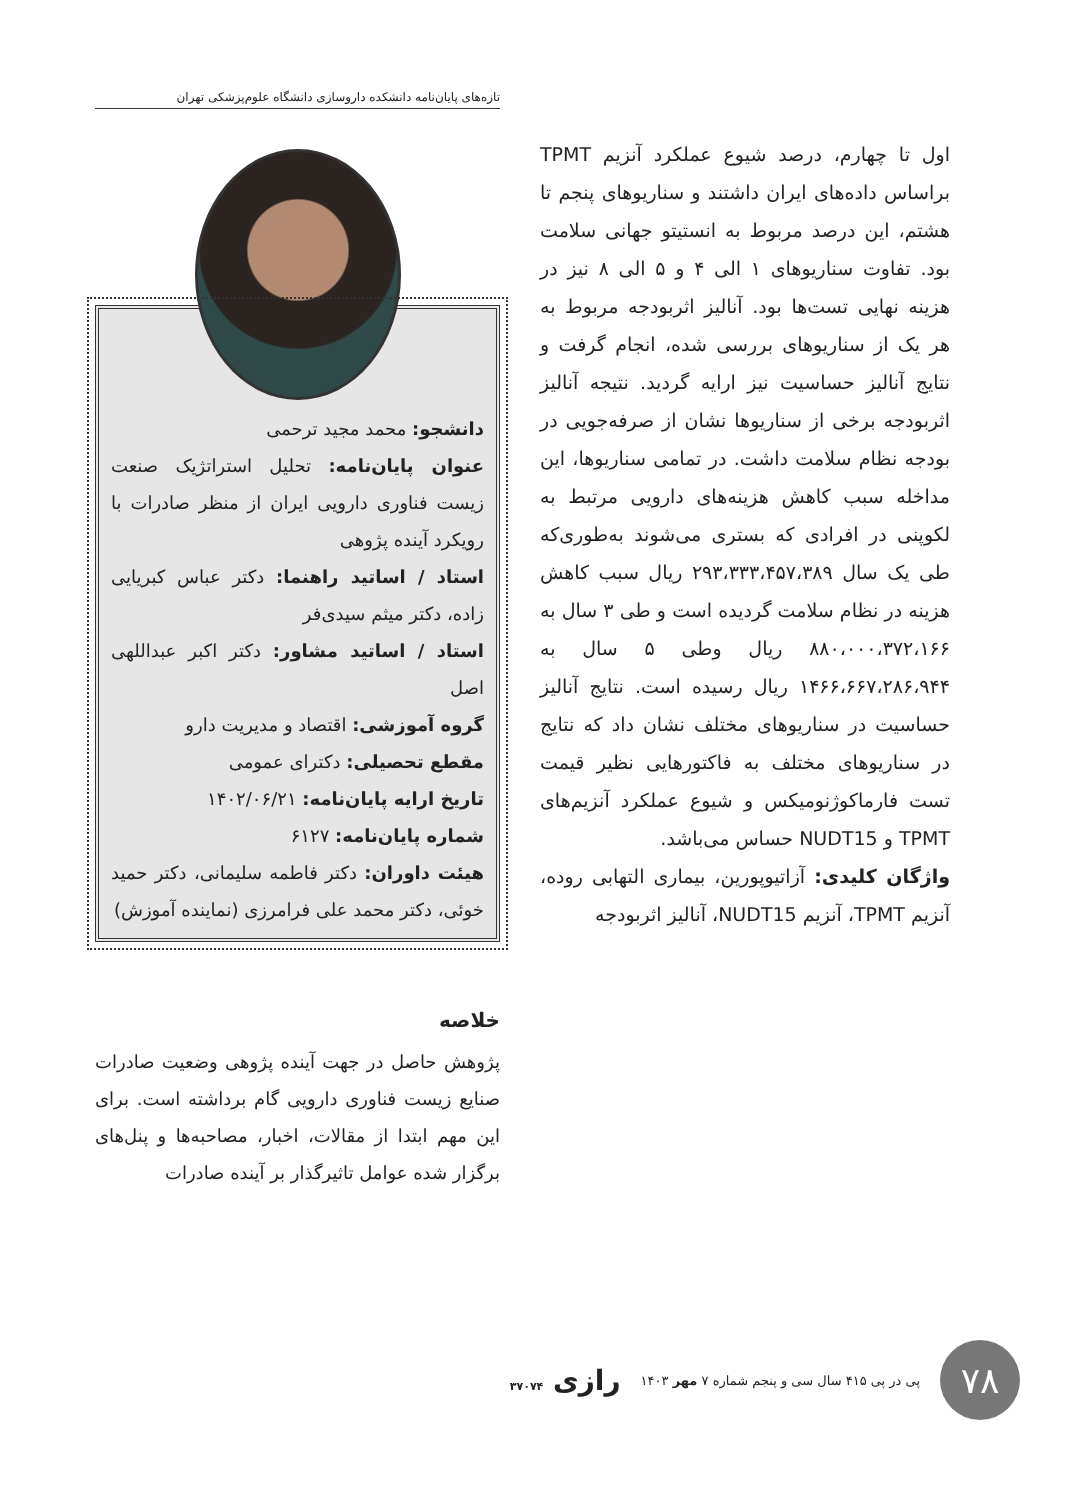تازه‌های پایان‌نامه دانشکده داروسازی دانشگاه علوم‌پزشکی تهران
اول تا چهارم، درصد شیوع عملکرد آنزیم TPMT براساس داده‌های ایران داشتند و سناریوهای پنجم تا هشتم، این درصد مربوط به انستیتو جهانی سلامت بود. تفاوت سناریوهای ۱ الی ۴ و ۵ الی ۸ نیز در هزینه نهایی تست‌ها بود. آنالیز اثربودجه مربوط به هر یک از سناریوهای بررسی شده، انجام گرفت و نتایج آنالیز حساسیت نیز ارایه گردید. نتیجه آنالیز اثربودجه برخی از سناریوها نشان از صرفه‌جویی در بودجه نظام سلامت داشت. در تمامی سناریوها، این مداخله سبب کاهش هزینه‌های دارویی مرتبط به لکوپنی در افرادی که بستری می‌شوند به‌طوری‌که طی یک سال ۲۹۳،۳۳۳،۴۵۷،۳۸۹ ریال سبب کاهش هزینه در نظام سلامت گردیده است و طی ۳ سال به ۸۸۰،۰۰۰،۳۷۲،۱۶۶ ریال وطی ۵ سال به ۱۴۶۶،۶۶۷،۲۸۶،۹۴۴ ریال رسیده است. نتایج آنالیز حساسیت در سناریوهای مختلف نشان داد که نتایج در سناریوهای مختلف به فاکتورهایی نظیر قیمت تست فارماکوژنومیکس و شیوع عملکرد آنزیم‌های TPMT و NUDT15 حساس می‌باشد.
واژگان کلیدی: آزاتیوپورین، بیماری التهابی روده، آنزیم TPMT، آنزیم NUDT15، آنالیز اثربودجه
دانشجو: محمد مجید ترحمی
عنوان پایان‌نامه: تحلیل استراتژیک صنعت زیست فناوری دارویی ایران از منظر صادرات با رویکرد آینده پژوهی
استاد / اساتید راهنما: دکتر عباس کبریایی زاده، دکتر میثم سیدی‌فر
استاد / اساتید مشاور: دکتر اکبر عبداللهی اصل
گروه آموزشی: اقتصاد و مدیریت دارو
مقطع تحصیلی: دکترای عمومی
تاریخ ارایه پایان‌نامه: ۱۴۰۲/۰۶/۲۱
شماره پایان‌نامه: ۶۱۲۷
هیئت داوران: دکتر فاطمه سلیمانی، دکتر حمید خوئی، دکتر محمد علی فرامرزی (نماینده آموزش)
خلاصه
پژوهش حاصل در جهت آینده پژوهی وضعیت صادرات صنایع زیست فناوری دارویی گام برداشته است. برای این مهم ابتدا از مقالات، اخبار، مصاحبه‌ها و پنل‌های برگزار شده عوامل تاثیرگذار بر آینده صادرات
۷۸
پی در پی ۴۱۵ سال سی و پنجم شماره ۷ مهر ۱۴۰۳
رازی ۳۷۰۷۴